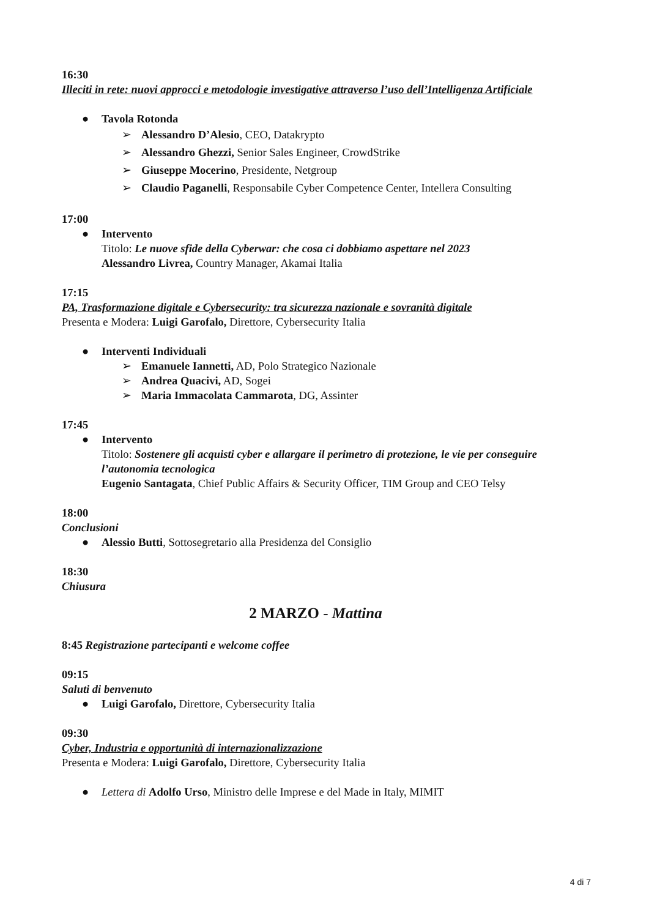16:30
Illeciti in rete: nuovi approcci e metodologie investigative attraverso l’uso dell’Intelligenza Artificiale
● Tavola Rotonda
➢ Alessandro D’Alesio, CEO, Datakrypto
➢ Alessandro Ghezzi, Senior Sales Engineer, CrowdStrike
➢ Giuseppe Mocerino, Presidente, Netgroup
➢ Claudio Paganelli, Responsabile Cyber Competence Center, Intellera Consulting
17:00
● Intervento
Titolo: Le nuove sfide della Cyberwar: che cosa ci dobbiamo aspettare nel 2023
Alessandro Livrea, Country Manager, Akamai Italia
17:15
PA, Trasformazione digitale e Cybersecurity: tra sicurezza nazionale e sovranità digitale
Presenta e Modera: Luigi Garofalo, Direttore, Cybersecurity Italia
● Interventi Individuali
➢ Emanuele Iannetti, AD, Polo Strategico Nazionale
➢ Andrea Quacivi, AD, Sogei
➢ Maria Immacolata Cammarota, DG, Assinter
17:45
● Intervento
Titolo: Sostenere gli acquisti cyber e allargare il perimetro di protezione, le vie per conseguire l’autonomia tecnologica
Eugenio Santagata, Chief Public Affairs & Security Officer, TIM Group and CEO Telsy
18:00
Conclusioni
● Alessio Butti, Sottosegretario alla Presidenza del Consiglio
18:30
Chiusura
2 MARZO - Mattina
8:45 Registrazione partecipanti e welcome coffee
09:15
Saluti di benvenuto
● Luigi Garofalo, Direttore, Cybersecurity Italia
09:30
Cyber, Industria e opportunità di internazionalizzazione
Presenta e Modera: Luigi Garofalo, Direttore, Cybersecurity Italia
● Lettera di Adolfo Urso, Ministro delle Imprese e del Made in Italy, MIMIT
4 di 7